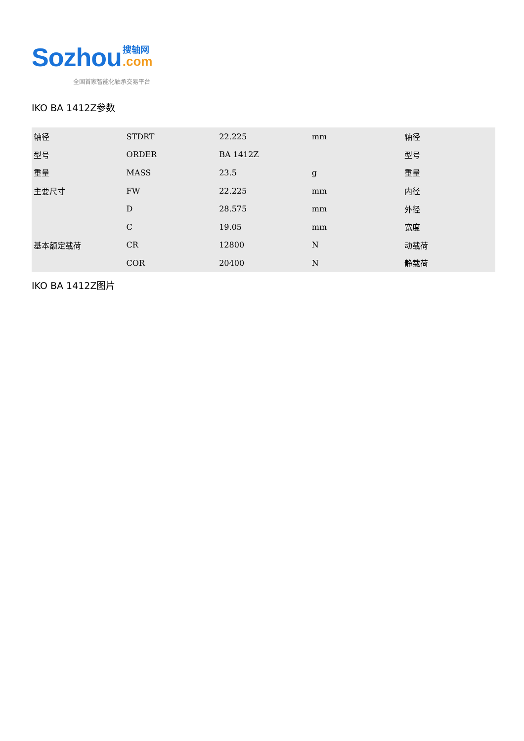Sozhou
搜轴网
.com
全国首家智能化轴承交易平台
IKO BA 1412Z参数
| 轴径 | STDRT | 22.225 | mm | 轴径 |
| 型号 | ORDER | BA 1412Z | | 型号 |
| 重量 | MASS | 23.5 | g | 重量 |
| 主要尺寸 | FW | 22.225 | mm | 内径 |
| | D | 28.575 | mm | 外径 |
| | C | 19.05 | mm | 宽度 |
| 基本额定载荷 | CR | 12800 | N | 动载荷 |
| | COR | 20400 | N | 静载荷 |
IKO BA 1412Z图片